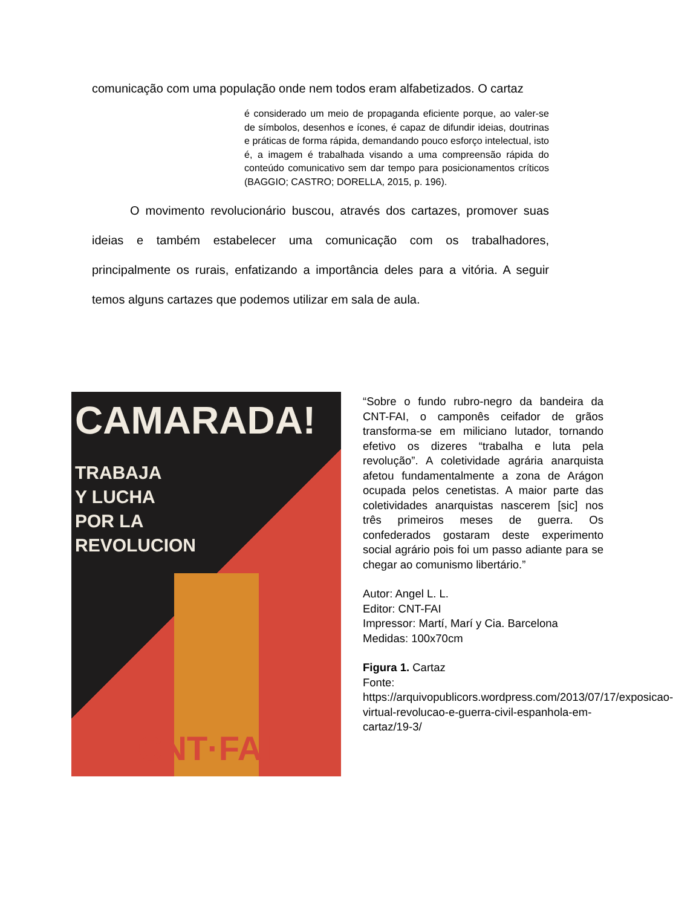comunicação com uma população onde nem todos eram alfabetizados. O cartaz
é considerado um meio de propaganda eficiente porque, ao valer-se de símbolos, desenhos e ícones, é capaz de difundir ideias, doutrinas e práticas de forma rápida, demandando pouco esforço intelectual, isto é, a imagem é trabalhada visando a uma compreensão rápida do conteúdo comunicativo sem dar tempo para posicionamentos críticos (BAGGIO; CASTRO; DORELLA, 2015, p. 196).
O movimento revolucionário buscou, através dos cartazes, promover suas ideias e também estabelecer uma comunicação com os trabalhadores, principalmente os rurais, enfatizando a importância deles para a vitória. A seguir temos alguns cartazes que podemos utilizar em sala de aula.
CAMARADA!
TRABAJA
Y LUCHA
POR LA
REVOLUCION
CNT·FAI
“Sobre o fundo rubro-negro da bandeira da CNT-FAI, o camponês ceifador de grãos transforma-se em miliciano lutador, tornando efetivo os dizeres “trabalha e luta pela revolução”. A coletividade agrária anarquista afetou fundamentalmente a zona de Arágon ocupada pelos cenetistas. A maior parte das coletividades anarquistas nascerem [sic] nos três primeiros meses de guerra. Os confederados gostaram deste experimento social agrário pois foi um passo adiante para se chegar ao comunismo libertário.”
Autor: Angel L. L.
Editor: CNT-FAI
Impressor: Martí, Marí y Cia. Barcelona
Medidas: 100x70cm
Figura 1. Cartaz
Fonte:
https://arquivopublicors.wordpress.com/2013/07/17/exposicao-virtual-revolucao-e-guerra-civil-espanhola-em-cartaz/19-3/